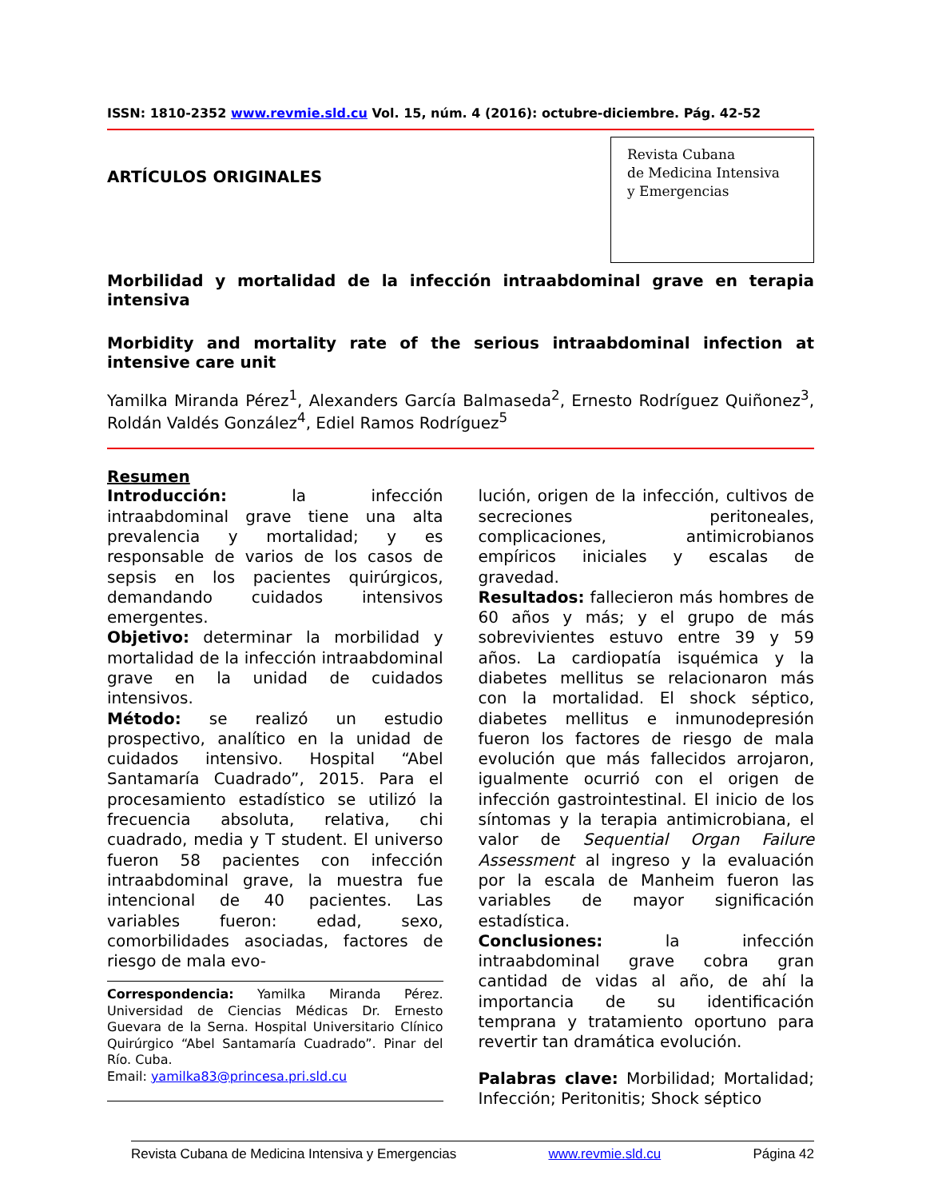ISSN: 1810-2352 www.revmie.sld.cu Vol. 15, núm. 4 (2016): octubre-diciembre. Pág. 42-52
ARTÍCULOS ORIGINALES
Revista Cubana
de Medicina Intensiva
y Emergencias
Morbilidad y mortalidad de la infección intraabdominal grave en terapia intensiva
Morbidity and mortality rate of the serious intraabdominal infection at intensive care unit
Yamilka Miranda Pérez<sup>1</sup>, Alexanders García Balmaseda<sup>2</sup>, Ernesto Rodríguez Quiñonez<sup>3</sup>, Roldán Valdés González<sup>4</sup>, Ediel Ramos Rodríguez<sup>5</sup>
Resumen
Introducción: la infección intraabdominal grave tiene una alta prevalencia y mortalidad; y es responsable de varios de los casos de sepsis en los pacientes quirúrgicos, demandando cuidados intensivos emergentes.
Objetivo: determinar la morbilidad y mortalidad de la infección intraabdominal grave en la unidad de cuidados intensivos.
Método: se realizó un estudio prospectivo, analítico en la unidad de cuidados intensivo. Hospital “Abel Santamaría Cuadrado”, 2015. Para el procesamiento estadístico se utilizó la frecuencia absoluta, relativa, chi cuadrado, media y T student. El universo fueron 58 pacientes con infección intraabdominal grave, la muestra fue intencional de 40 pacientes. Las variables fueron: edad, sexo, comorbilidades asociadas, factores de riesgo de mala evo-
Correspondencia: Yamilka Miranda Pérez. Universidad de Ciencias Médicas Dr. Ernesto Guevara de la Serna. Hospital Universitario Clínico Quirúrgico “Abel Santamaría Cuadrado”. Pinar del Río. Cuba.
Email: yamilka83@princesa.pri.sld.cu
lución, origen de la infección, cultivos de secreciones peritoneales, complicaciones, antimicrobianos empíricos iniciales y escalas de gravedad.
Resultados: fallecieron más hombres de 60 años y más; y el grupo de más sobrevivientes estuvo entre 39 y 59 años. La cardiopatía isquémica y la diabetes mellitus se relacionaron más con la mortalidad. El shock séptico, diabetes mellitus e inmunodepresión fueron los factores de riesgo de mala evolución que más fallecidos arrojaron, igualmente ocurrió con el origen de infección gastrointestinal. El inicio de los síntomas y la terapia antimicrobiana, el valor de Sequential Organ Failure Assessment al ingreso y la evaluación por la escala de Manheim fueron las variables de mayor significación estadística.
Conclusiones: la infección intraabdominal grave cobra gran cantidad de vidas al año, de ahí la importancia de su identificación temprana y tratamiento oportuno para revertir tan dramática evolución.
Palabras clave: Morbilidad; Mortalidad; Infección; Peritonitis; Shock séptico
Revista Cubana de Medicina Intensiva y Emergencias www.revmie.sld.cu Página 42